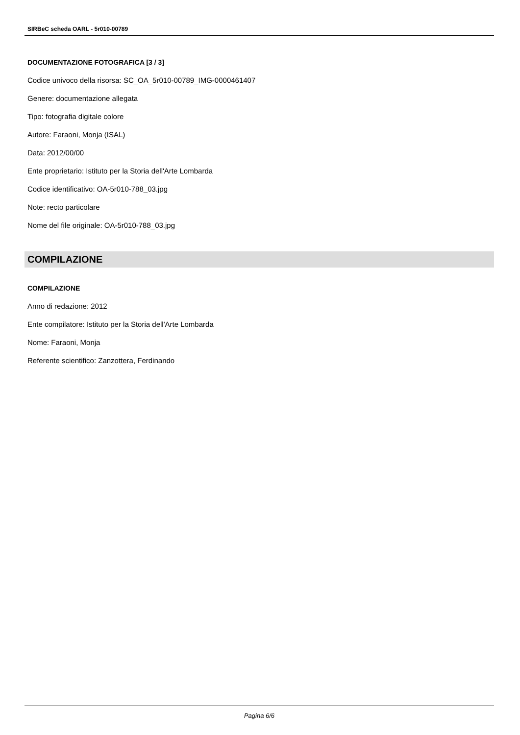SIRBeC scheda OARL - 5r010-00789
DOCUMENTAZIONE FOTOGRAFICA [3 / 3]
Codice univoco della risorsa: SC_OA_5r010-00789_IMG-0000461407
Genere: documentazione allegata
Tipo: fotografia digitale colore
Autore: Faraoni, Monja (ISAL)
Data: 2012/00/00
Ente proprietario: Istituto per la Storia dell'Arte Lombarda
Codice identificativo: OA-5r010-788_03.jpg
Note: recto particolare
Nome del file originale: OA-5r010-788_03.jpg
COMPILAZIONE
COMPILAZIONE
Anno di redazione: 2012
Ente compilatore: Istituto per la Storia dell'Arte Lombarda
Nome: Faraoni, Monja
Referente scientifico: Zanzottera, Ferdinando
Pagina 6/6